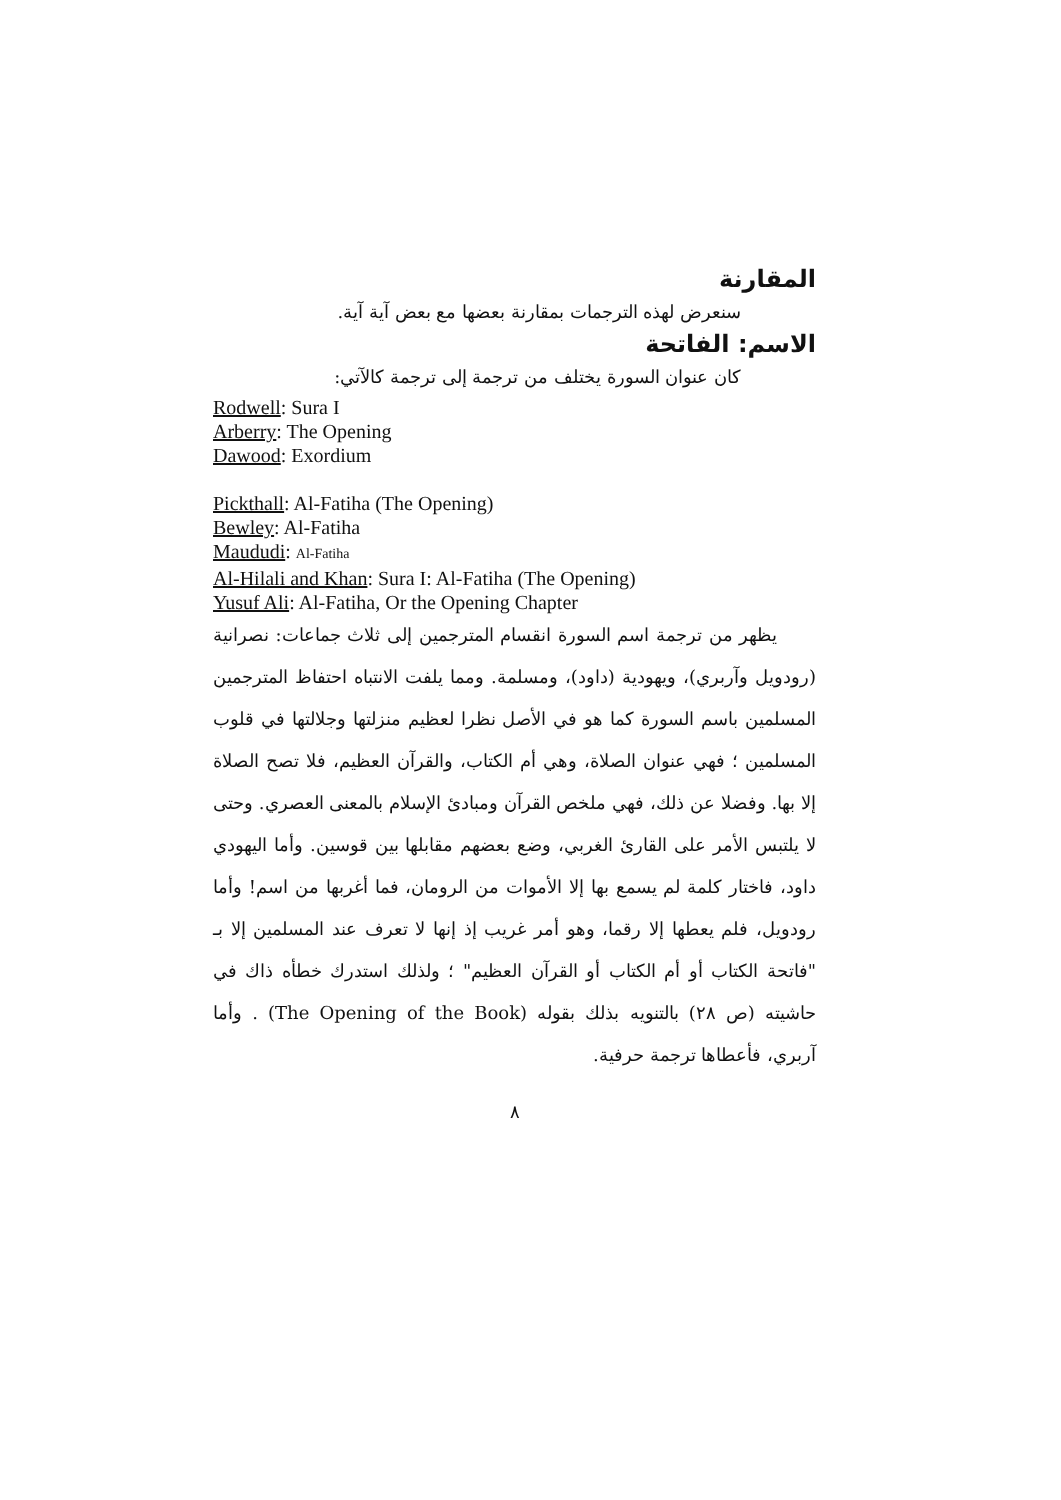المقارنة
سنعرض لهذه الترجمات بمقارنة بعضها مع بعض آية آية.
الاسم: الفاتحة
كان عنوان السورة يختلف من ترجمة إلى ترجمة كالآتي:
Rodwell: Sura I
Arberry: The Opening
Dawood: Exordium
Pickthall: Al-Fatiha (The Opening)
Bewley: Al-Fatiha
Maududi: Al-Fatiha
Al-Hilali and Khan: Sura I: Al-Fatiha (The Opening)
Yusuf Ali: Al-Fatiha, Or the Opening Chapter
يظهر من ترجمة اسم السورة انقسام المترجمين إلى ثلاث جماعات: نصرانية (رودويل وآربري)، ويهودية (داود)، ومسلمة. ومما يلفت الانتباه احتفاظ المترجمين المسلمين باسم السورة كما هو في الأصل نظرا لعظيم منزلتها وجلالتها في قلوب المسلمين ؛ فهي عنوان الصلاة، وهي أم الكتاب، والقرآن العظيم، فلا تصح الصلاة إلا بها. وفضلا عن ذلك، فهي ملخص القرآن ومبادئ الإسلام بالمعنى العصري. وحتى لا يلتبس الأمر على القارئ الغربي، وضع بعضهم مقابلها بين قوسين. وأما اليهودي داود، فاختار كلمة لم يسمع بها إلا الأموات من الرومان، فما أغربها من اسم! وأما رودويل، فلم يعطها إلا رقما، وهو أمر غريب إذ إنها لا تعرف عند المسلمين إلا بـ "فاتحة الكتاب أو أم الكتاب أو القرآن العظيم" ؛ ولذلك استدرك خطأه ذاك في حاشيته (ص ٢٨) بالتنويه بذلك بقوله (The Opening of the Book) . وأما آربري، فأعطاها ترجمة حرفية.
٨